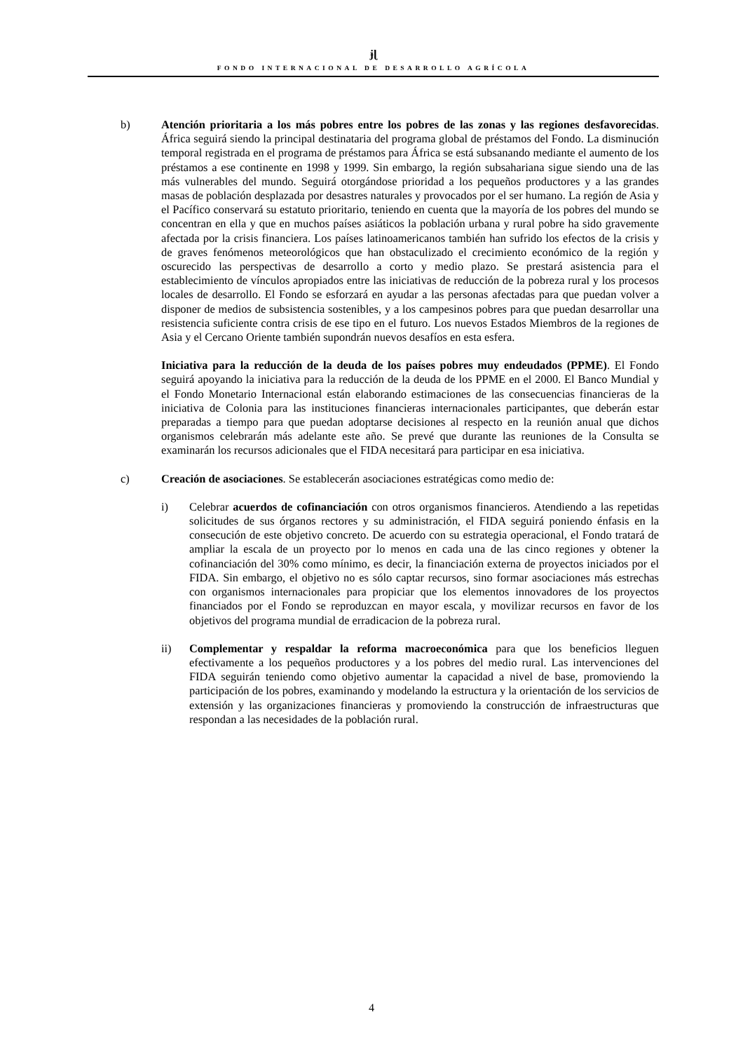ɉɭ
FONDO INTERNACIONAL DE DESARROLLO AGRÍCOLA
b) Atención prioritaria a los más pobres entre los pobres de las zonas y las regiones desfavorecidas. África seguirá siendo la principal destinataria del programa global de préstamos del Fondo. La disminución temporal registrada en el programa de préstamos para África se está subsanando mediante el aumento de los préstamos a ese continente en 1998 y 1999. Sin embargo, la región subsahariana sigue siendo una de las más vulnerables del mundo. Seguirá otorgándose prioridad a los pequeños productores y a las grandes masas de población desplazada por desastres naturales y provocados por el ser humano. La región de Asia y el Pacífico conservará su estatuto prioritario, teniendo en cuenta que la mayoría de los pobres del mundo se concentran en ella y que en muchos países asiáticos la población urbana y rural pobre ha sido gravemente afectada por la crisis financiera. Los países latinoamericanos también han sufrido los efectos de la crisis y de graves fenómenos meteorológicos que han obstaculizado el crecimiento económico de la región y oscurecido las perspectivas de desarrollo a corto y medio plazo. Se prestará asistencia para el establecimiento de vínculos apropiados entre las iniciativas de reducción de la pobreza rural y los procesos locales de desarrollo. El Fondo se esforzará en ayudar a las personas afectadas para que puedan volver a disponer de medios de subsistencia sostenibles, y a los campesinos pobres para que puedan desarrollar una resistencia suficiente contra crisis de ese tipo en el futuro. Los nuevos Estados Miembros de la regiones de Asia y el Cercano Oriente también supondrán nuevos desafíos en esta esfera.
Iniciativa para la reducción de la deuda de los países pobres muy endeudados (PPME). El Fondo seguirá apoyando la iniciativa para la reducción de la deuda de los PPME en el 2000. El Banco Mundial y el Fondo Monetario Internacional están elaborando estimaciones de las consecuencias financieras de la iniciativa de Colonia para las instituciones financieras internacionales participantes, que deberán estar preparadas a tiempo para que puedan adoptarse decisiones al respecto en la reunión anual que dichos organismos celebrarán más adelante este año. Se prevé que durante las reuniones de la Consulta se examinarán los recursos adicionales que el FIDA necesitará para participar en esa iniciativa.
c) Creación de asociaciones. Se establecerán asociaciones estratégicas como medio de:
i) Celebrar acuerdos de cofinanciación con otros organismos financieros. Atendiendo a las repetidas solicitudes de sus órganos rectores y su administración, el FIDA seguirá poniendo énfasis en la consecución de este objetivo concreto. De acuerdo con su estrategia operacional, el Fondo tratará de ampliar la escala de un proyecto por lo menos en cada una de las cinco regiones y obtener la cofinanciación del 30% como mínimo, es decir, la financiación externa de proyectos iniciados por el FIDA. Sin embargo, el objetivo no es sólo captar recursos, sino formar asociaciones más estrechas con organismos internacionales para propiciar que los elementos innovadores de los proyectos financiados por el Fondo se reproduzcan en mayor escala, y movilizar recursos en favor de los objetivos del programa mundial de erradicacion de la pobreza rural.
ii) Complementar y respaldar la reforma macroeconómica para que los beneficios lleguen efectivamente a los pequeños productores y a los pobres del medio rural. Las intervenciones del FIDA seguirán teniendo como objetivo aumentar la capacidad a nivel de base, promoviendo la participación de los pobres, examinando y modelando la estructura y la orientación de los servicios de extensión y las organizaciones financieras y promoviendo la construcción de infraestructuras que respondan a las necesidades de la población rural.
4